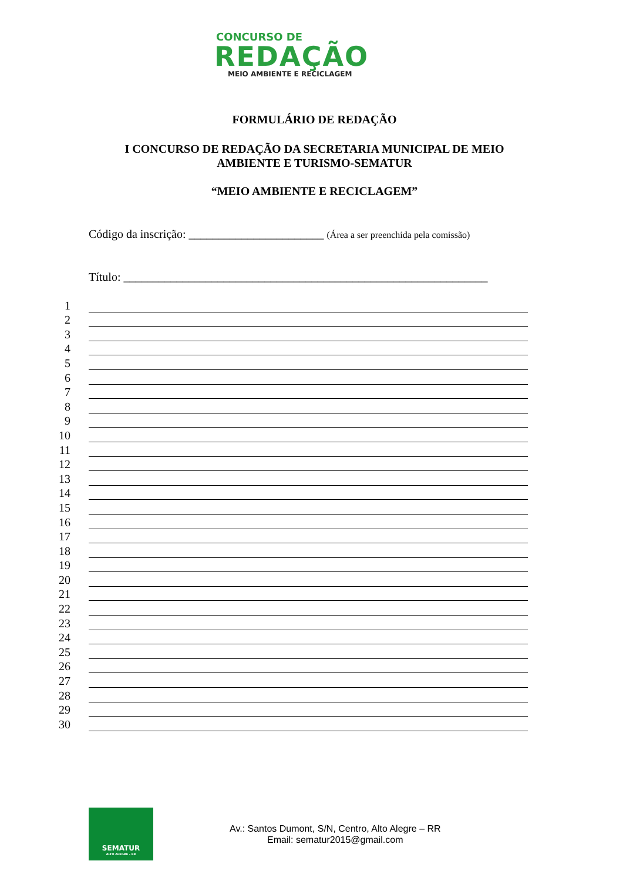CONCURSO DE
REDAÇÃO
MEIO AMBIENTE E RECICLAGEM
FORMULÁRIO DE REDAÇÃO
I CONCURSO DE REDAÇÃO DA SECRETARIA MUNICIPAL DE MEIO
AMBIENTE E TURISMO-SEMATUR
“MEIO AMBIENTE E RECICLAGEM”
Código da inscrição: _______________________ (Área a ser preenchida pela comissão)
Título: ______________________________________________________________
1
2
3
4
5
6
7
8
9
10
11
12
13
14
15
16
17
18
19
20
21
22
23
24
25
26
27
28
29
30
SEMATUR
ALTO ALEGRE - RR
Av.: Santos Dumont, S/N, Centro, Alto Alegre – RR
Email: sematur2015@gmail.com